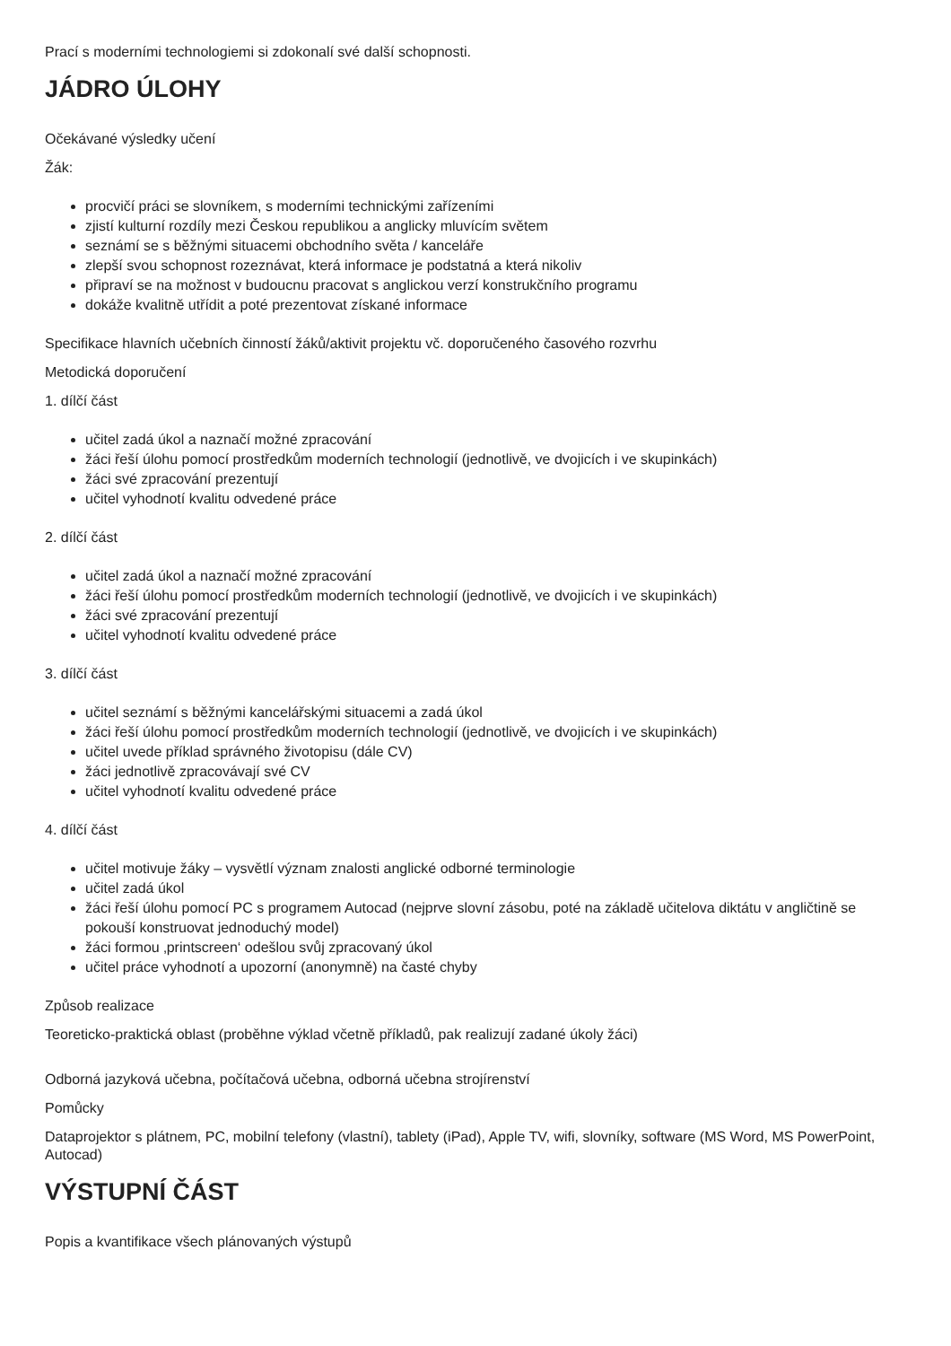Prací s moderními technologiemi si zdokonalí své další schopnosti.
JÁDRO ÚLOHY
Očekávané výsledky učení
Žák:
procvičí práci se slovníkem, s moderními technickými zařízeními
zjistí kulturní rozdíly mezi Českou republikou a anglicky mluvícím světem
seznámí se s běžnými situacemi obchodního světa / kanceláře
zlepší svou schopnost rozeznávat, která informace je podstatná a která nikoliv
připraví se na možnost v budoucnu pracovat s anglickou verzí konstrukčního programu
dokáže kvalitně utřídit a poté prezentovat získané informace
Specifikace hlavních učebních činností žáků/aktivit projektu vč. doporučeného časového rozvrhu
Metodická doporučení
1. dílčí část
učitel zadá úkol a naznačí možné zpracování
žáci řeší úlohu pomocí prostředkům moderních technologií (jednotlivě, ve dvojicích i ve skupinkách)
žáci své zpracování prezentují
učitel vyhodnotí kvalitu odvedené práce
2. dílčí část
učitel zadá úkol a naznačí možné zpracování
žáci řeší úlohu pomocí prostředkům moderních technologií (jednotlivě, ve dvojicích i ve skupinkách)
žáci své zpracování prezentují
učitel vyhodnotí kvalitu odvedené práce
3. dílčí část
učitel seznámí s běžnými kancelářskými situacemi a zadá úkol
žáci řeší úlohu pomocí prostředkům moderních technologií (jednotlivě, ve dvojicích i ve skupinkách)
učitel uvede příklad správného životopisu (dále CV)
žáci jednotlivě zpracovávají své CV
učitel vyhodnotí kvalitu odvedené práce
4. dílčí část
učitel motivuje žáky – vysvětlí význam znalosti anglické odborné terminologie
učitel zadá úkol
žáci řeší úlohu pomocí PC s programem Autocad (nejprve slovní zásobu, poté na základě učitelova diktátu v angličtině se pokouší konstruovat jednoduchý model)
žáci formou ‚printscreen‘ odešlou svůj zpracovaný úkol
učitel práce vyhodnotí a upozorní (anonymně) na časté chyby
Způsob realizace
Teoreticko-praktická oblast (proběhne výklad včetně příkladů, pak realizují zadané úkoly žáci)
Odborná jazyková učebna, počítačová učebna, odborná učebna strojírenství
Pomůcky
Dataprojektor s plátnem, PC, mobilní telefony (vlastní), tablety (iPad), Apple TV, wifi, slovníky, software (MS Word, MS PowerPoint, Autocad)
VÝSTUPNÍ ČÁST
Popis a kvantifikace všech plánovaných výstupů